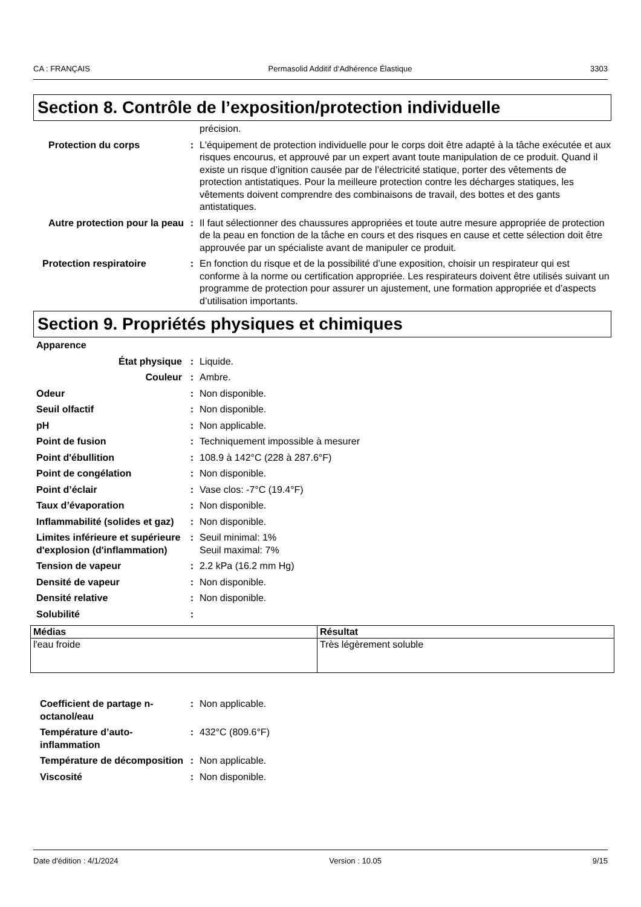CA : FRANÇAIS Permasolid Additif d‘Adhérence Élastique 3303
Section 8. Contrôle de l’exposition/protection individuelle
précision.
Protection du corps : L'équipement de protection individuelle pour le corps doit être adapté à la tâche exécutée et aux risques encourus, et approuvé par un expert avant toute manipulation de ce produit. Quand il existe un risque d’ignition causée par de l’électricité statique, porter des vêtements de protection antistatiques. Pour la meilleure protection contre les décharges statiques, les vêtements doivent comprendre des combinaisons de travail, des bottes et des gants antistatiques.
Autre protection pour la peau
: Il faut sélectionner des chaussures appropriées et toute autre mesure appropriée de protection de la peau en fonction de la tâche en cours et des risques en cause et cette sélection doit être approuvée par un spécialiste avant de manipuler ce produit.
Protection respiratoire : En fonction du risque et de la possibilité d’une exposition, choisir un respirateur qui est conforme à la norme ou certification appropriée. Les respirateurs doivent être utilisés suivant un programme de protection pour assurer un ajustement, une formation appropriée et d’aspects d’utilisation importants.
Section 9. Propriétés physiques et chimiques
Apparence
État physique : Liquide.
Couleur : Ambre.
Odeur : Non disponible.
Seuil olfactif : Non disponible.
pH : Non applicable.
Point de fusion : Techniquement impossible à mesurer
Point d'ébullition : 108.9 à 142°C (228 à 287.6°F)
Point de congélation : Non disponible.
Point d’éclair : Vase clos: -7°C (19.4°F)
Taux d’évaporation : Non disponible.
Inflammabilité (solides et gaz)
: Non disponible.
Limites inférieure et supérieure d'explosion (d'inflammation)
: Seuil minimal: 1%
Seuil maximal: 7%
Tension de vapeur : 2.2 kPa (16.2 mm Hg)
Densité de vapeur : Non disponible.
Densité relative : Non disponible.
Solubilité :
| Médias | Résultat |
| --- | --- |
| l'eau froide | Très légèrement soluble |
Coefficient de partage n-octanol/eau
: Non applicable.
Température d’auto-inflammation
: 432°C (809.6°F)
Température de décomposition
: Non applicable.
Viscosité : Non disponible.
Date d'édition : 4/1/2024 Version : 10.05 9/15